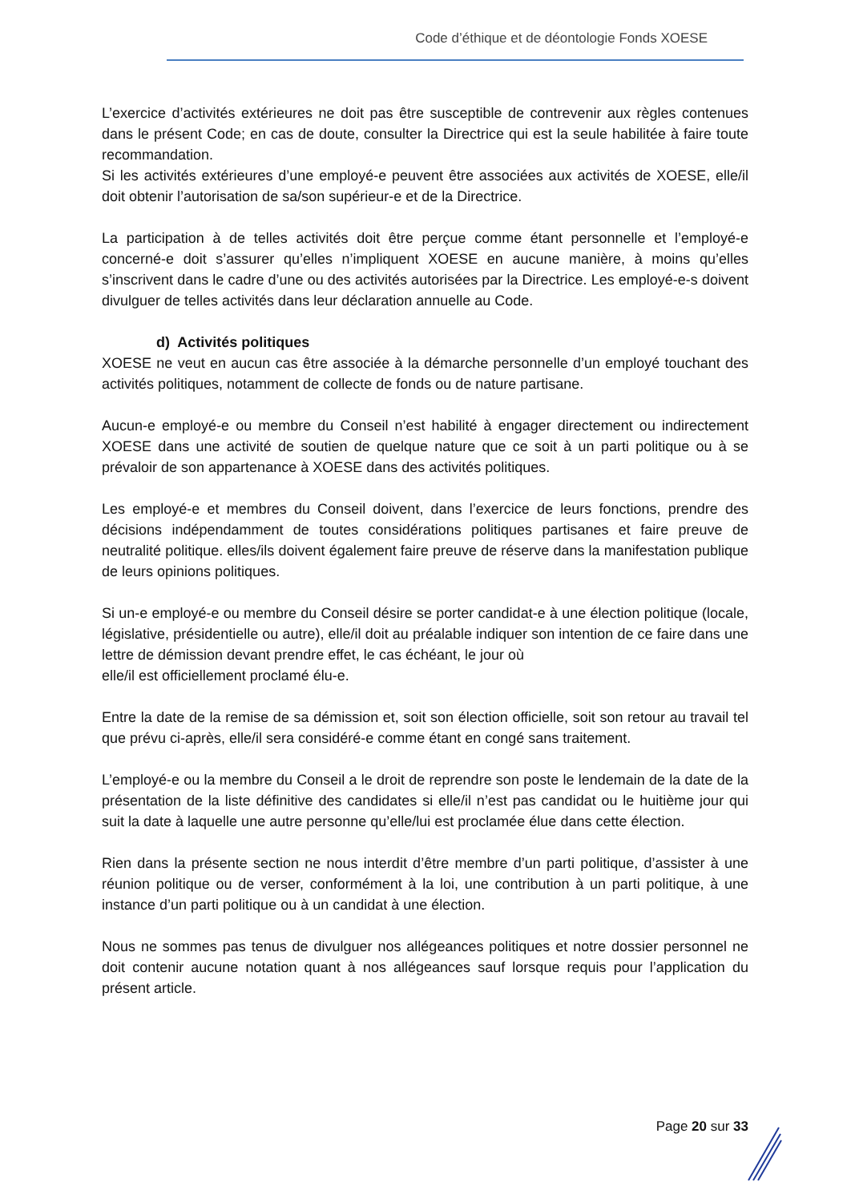Code d’éthique et de déontologie Fonds XOESE
L’exercice d’activités extérieures ne doit pas être susceptible de contrevenir aux règles contenues dans le présent Code; en cas de doute, consulter la Directrice qui est la seule habilitée à faire toute recommandation.
Si les activités extérieures d’une employé-e peuvent être associées aux activités de XOESE, elle/il doit obtenir l’autorisation de sa/son supérieur-e et de la Directrice.
La participation à de telles activités doit être perçue comme étant personnelle et l’employé-e concerné-e doit s’assurer qu’elles n’impliquent XOESE en aucune manière, à moins qu’elles s’inscrivent dans le cadre d’une ou des activités autorisées par la Directrice. Les employé-e-s doivent divulguer de telles activités dans leur déclaration annuelle au Code.
d) Activités politiques
XOESE ne veut en aucun cas être associée à la démarche personnelle d’un employé touchant des activités politiques, notamment de collecte de fonds ou de nature partisane.
Aucun-e employé-e ou membre du Conseil n’est habilité à engager directement ou indirectement XOESE dans une activité de soutien de quelque nature que ce soit à un parti politique ou à se prévaloir de son appartenance à XOESE dans des activités politiques.
Les employé-e et membres du Conseil doivent, dans l’exercice de leurs fonctions, prendre des décisions indépendamment de toutes considérations politiques partisanes et faire preuve de neutralité politique. elles/ils doivent également faire preuve de réserve dans la manifestation publique de leurs opinions politiques.
Si un-e employé-e ou membre du Conseil désire se porter candidat-e à une élection politique (locale, législative, présidentielle ou autre), elle/il doit au préalable indiquer son intention de ce faire dans une lettre de démission devant prendre effet, le cas échéant, le jour où
elle/il est officiellement proclamé élu-e.
Entre la date de la remise de sa démission et, soit son élection officielle, soit son retour au travail tel que prévu ci-après, elle/il sera considéré-e comme étant en congé sans traitement.
L’employé-e ou la membre du Conseil a le droit de reprendre son poste le lendemain de la date de la présentation de la liste définitive des candidates si elle/il n’est pas candidat ou le huitième jour qui suit la date à laquelle une autre personne qu’elle/lui est proclamée élue dans cette élection.
Rien dans la présente section ne nous interdit d’être membre d’un parti politique, d’assister à une réunion politique ou de verser, conformément à la loi, une contribution à un parti politique, à une instance d’un parti politique ou à un candidat à une élection.
Nous ne sommes pas tenus de divulguer nos allégeances politiques et notre dossier personnel ne doit contenir aucune notation quant à nos allégeances sauf lorsque requis pour l’application du présent article.
Page 20 sur 33